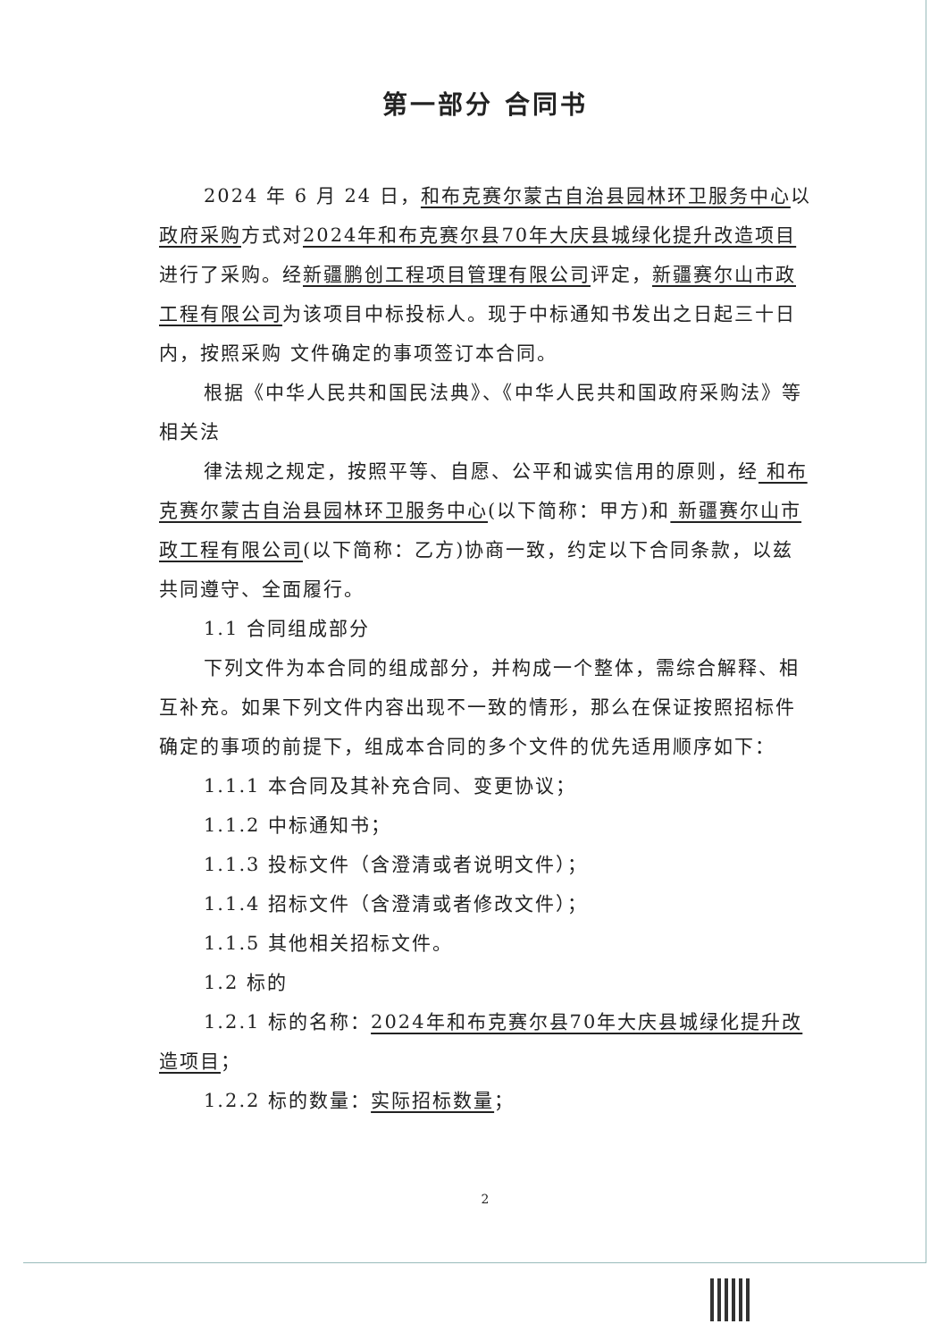第一部分 合同书
2024 年 6 月 24 日，和布克赛尔蒙古自治县园林环卫服务中心以政府采购方式对2024年和布克赛尔县70年大庆县城绿化提升改造项目进行了采购。经新疆鹏创工程项目管理有限公司评定，新疆赛尔山市政工程有限公司为该项目中标投标人。现于中标通知书发出之日起三十日内，按照采购 文件确定的事项签订本合同。
根据《中华人民共和国民法典》、《中华人民共和国政府采购法》等相关法
律法规之规定，按照平等、自愿、公平和诚实信用的原则，经 和布克赛尔蒙古自治县园林环卫服务中心(以下简称：甲方)和 新疆赛尔山市政工程有限公司(以下简称：乙方)协商一致，约定以下合同条款，以兹共同遵守、全面履行。
1.1 合同组成部分
下列文件为本合同的组成部分，并构成一个整体，需综合解释、相互补充。如果下列文件内容出现不一致的情形，那么在保证按照招标件确定的事项的前提下，组成本合同的多个文件的优先适用顺序如下：
1.1.1 本合同及其补充合同、变更协议；
1.1.2 中标通知书；
1.1.3 投标文件（含澄清或者说明文件）；
1.1.4 招标文件（含澄清或者修改文件）；
1.1.5 其他相关招标文件。
1.2 标的
1.2.1 标的名称：2024年和布克赛尔县70年大庆县城绿化提升改造项目；
1.2.2 标的数量：实际招标数量；
2